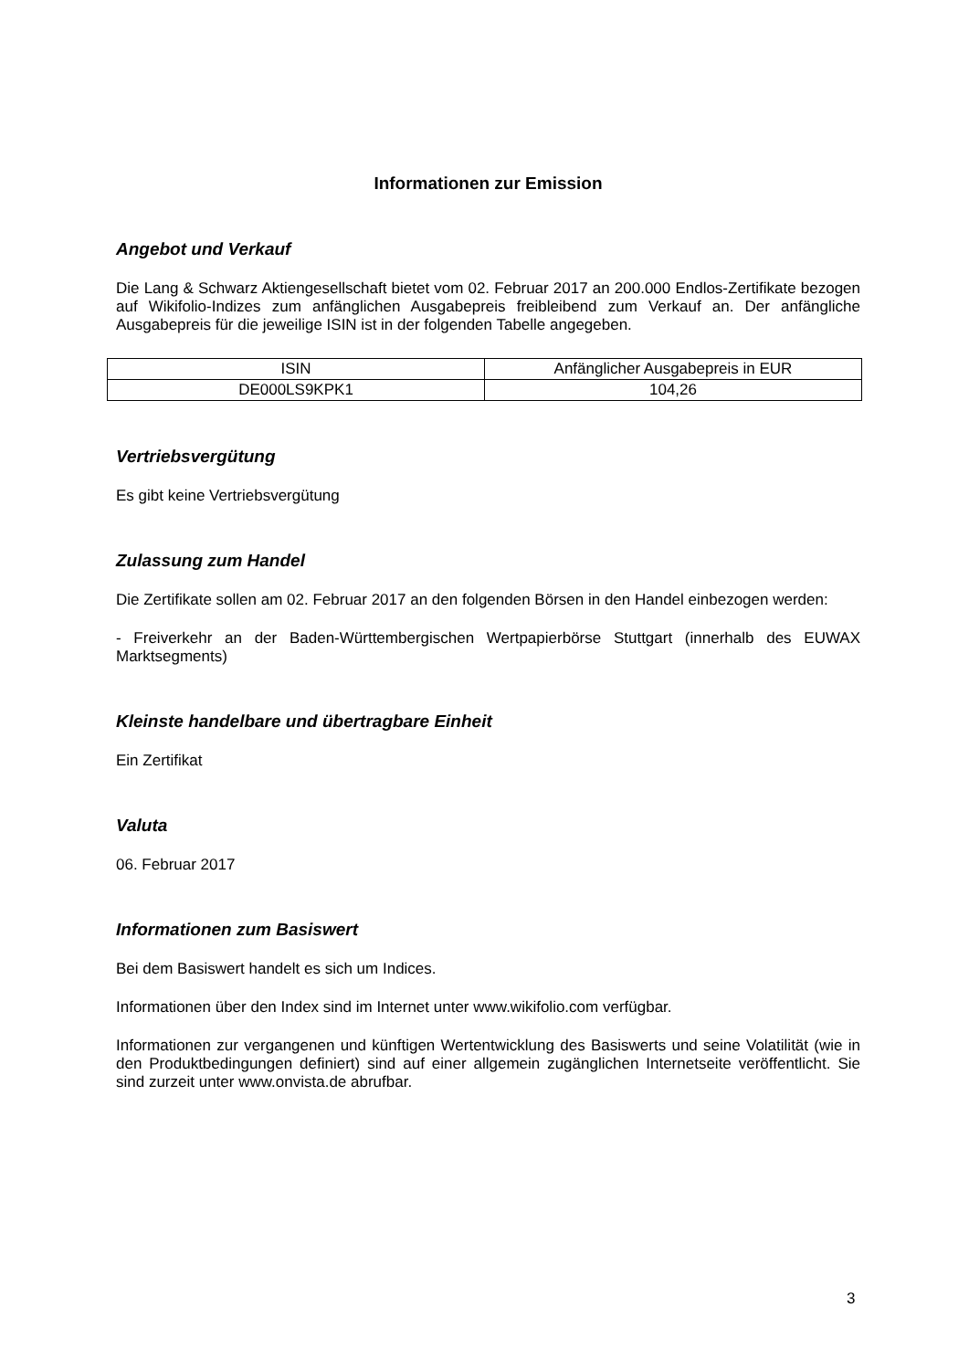Informationen zur Emission
Angebot und Verkauf
Die Lang & Schwarz Aktiengesellschaft bietet vom 02. Februar 2017 an 200.000 Endlos-Zertifikate bezogen auf Wikifolio-Indizes zum anfänglichen Ausgabepreis freibleibend zum Verkauf an. Der anfängliche Ausgabepreis für die jeweilige ISIN ist in der folgenden Tabelle angegeben.
| ISIN | Anfänglicher Ausgabepreis in EUR |
| DE000LS9KPK1 | 104,26 |
Vertriebsvergütung
Es gibt keine Vertriebsvergütung
Zulassung zum Handel
Die Zertifikate sollen am 02. Februar 2017 an den folgenden Börsen in den Handel einbezogen werden:
- Freiverkehr an der Baden-Württembergischen Wertpapierbörse Stuttgart (innerhalb des EUWAX Marktsegments)
Kleinste handelbare und übertragbare Einheit
Ein Zertifikat
Valuta
06. Februar 2017
Informationen zum Basiswert
Bei dem Basiswert handelt es sich um Indices.
Informationen über den Index sind im Internet unter www.wikifolio.com verfügbar.
Informationen zur vergangenen und künftigen Wertentwicklung des Basiswerts und seine Volatilität (wie in den Produktbedingungen definiert) sind auf einer allgemein zugänglichen Internetseite veröffentlicht. Sie sind zurzeit unter www.onvista.de abrufbar.
3